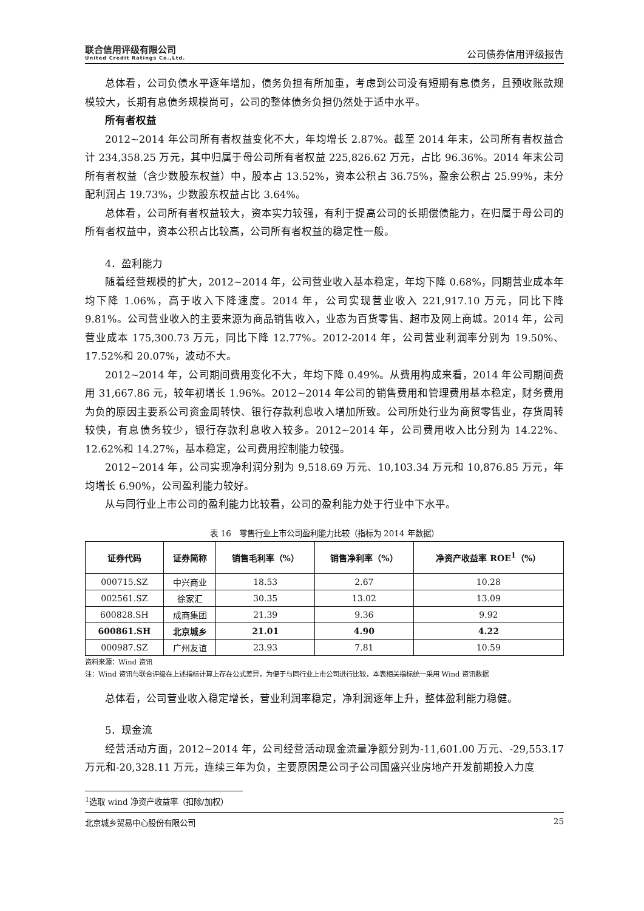联合信用评级有限公司
United Credit Ratings Co.,Ltd.
公司债券信用评级报告
总体看，公司负债水平逐年增加，债务负担有所加重，考虑到公司没有短期有息债务，且预收账款规模较大，长期有息债务规模尚可，公司的整体债务负担仍然处于适中水平。
所有者权益
2012~2014 年公司所有者权益变化不大，年均增长 2.87%。截至 2014 年末，公司所有者权益合计 234,358.25 万元，其中归属于母公司所有者权益 225,826.62 万元，占比 96.36%。2014 年末公司所有者权益（含少数股东权益）中，股本占 13.52%，资本公积占 36.75%，盈余公积占 25.99%，未分配利润占 19.73%，少数股东权益占比 3.64%。
总体看，公司所有者权益较大，资本实力较强，有利于提高公司的长期偿债能力，在归属于母公司的所有者权益中，资本公积占比较高，公司所有者权益的稳定性一般。
4．盈利能力
随着经营规模的扩大，2012~2014 年，公司营业收入基本稳定，年均下降 0.68%，同期营业成本年均下降 1.06%，高于收入下降速度。2014 年，公司实现营业收入 221,917.10 万元，同比下降 9.81%。公司营业收入的主要来源为商品销售收入，业态为百货零售、超市及网上商城。2014 年，公司营业成本 175,300.73 万元，同比下降 12.77%。2012-2014 年，公司营业利润率分别为 19.50%、17.52%和 20.07%，波动不大。
2012~2014 年，公司期间费用变化不大，年均下降 0.49%。从费用构成来看，2014 年公司期间费用 31,667.86 元，较年初增长 1.96%。2012~2014 年公司的销售费用和管理费用基本稳定，财务费用为负的原因主要系公司资金周转快、银行存款利息收入增加所致。公司所处行业为商贸零售业，存货周转较快，有息债务较少，银行存款利息收入较多。2012~2014 年，公司费用收入比分别为 14.22%、12.62%和 14.27%，基本稳定，公司费用控制能力较强。
2012~2014 年，公司实现净利润分别为 9,518.69 万元、10,103.34 万元和 10,876.85 万元，年均增长 6.90%，公司盈利能力较好。
从与同行业上市公司的盈利能力比较看，公司的盈利能力处于行业中下水平。
表 16　零售行业上市公司盈利能力比较（指标为 2014 年数据）
| 证券代码 | 证券简称 | 销售毛利率（%） | 销售净利率（%） | 净资产收益率 ROE<sup>1</sup>（%） |
| --- | --- | --- | --- | --- |
| 000715.SZ | 中兴商业 | 18.53 | 2.67 | 10.28 |
| 002561.SZ | 徐家汇 | 30.35 | 13.02 | 13.09 |
| 600828.SH | 成商集团 | 21.39 | 9.36 | 9.92 |
| 600861.SH | 北京城乡 | 21.01 | 4.90 | 4.22 |
| 000987.SZ | 广州友谊 | 23.93 | 7.81 | 10.59 |
资料来源：Wind 资讯
注：Wind 资讯与联合评级在上述指标计算上存在公式差异，为便于与同行业上市公司进行比较，本表相关指标统一采用 Wind 资讯数据
总体看，公司营业收入稳定增长，营业利润率稳定，净利润逐年上升，整体盈利能力稳健。
5．现金流
经营活动方面，2012~2014 年，公司经营活动现金流量净额分别为-11,601.00 万元、-29,553.17 万元和-20,328.11 万元，连续三年为负，主要原因是公司子公司国盛兴业房地产开发前期投入力度
<sup>1</sup> 选取 wind 净资产收益率（扣除/加权）
北京城乡贸易中心股份有限公司 25